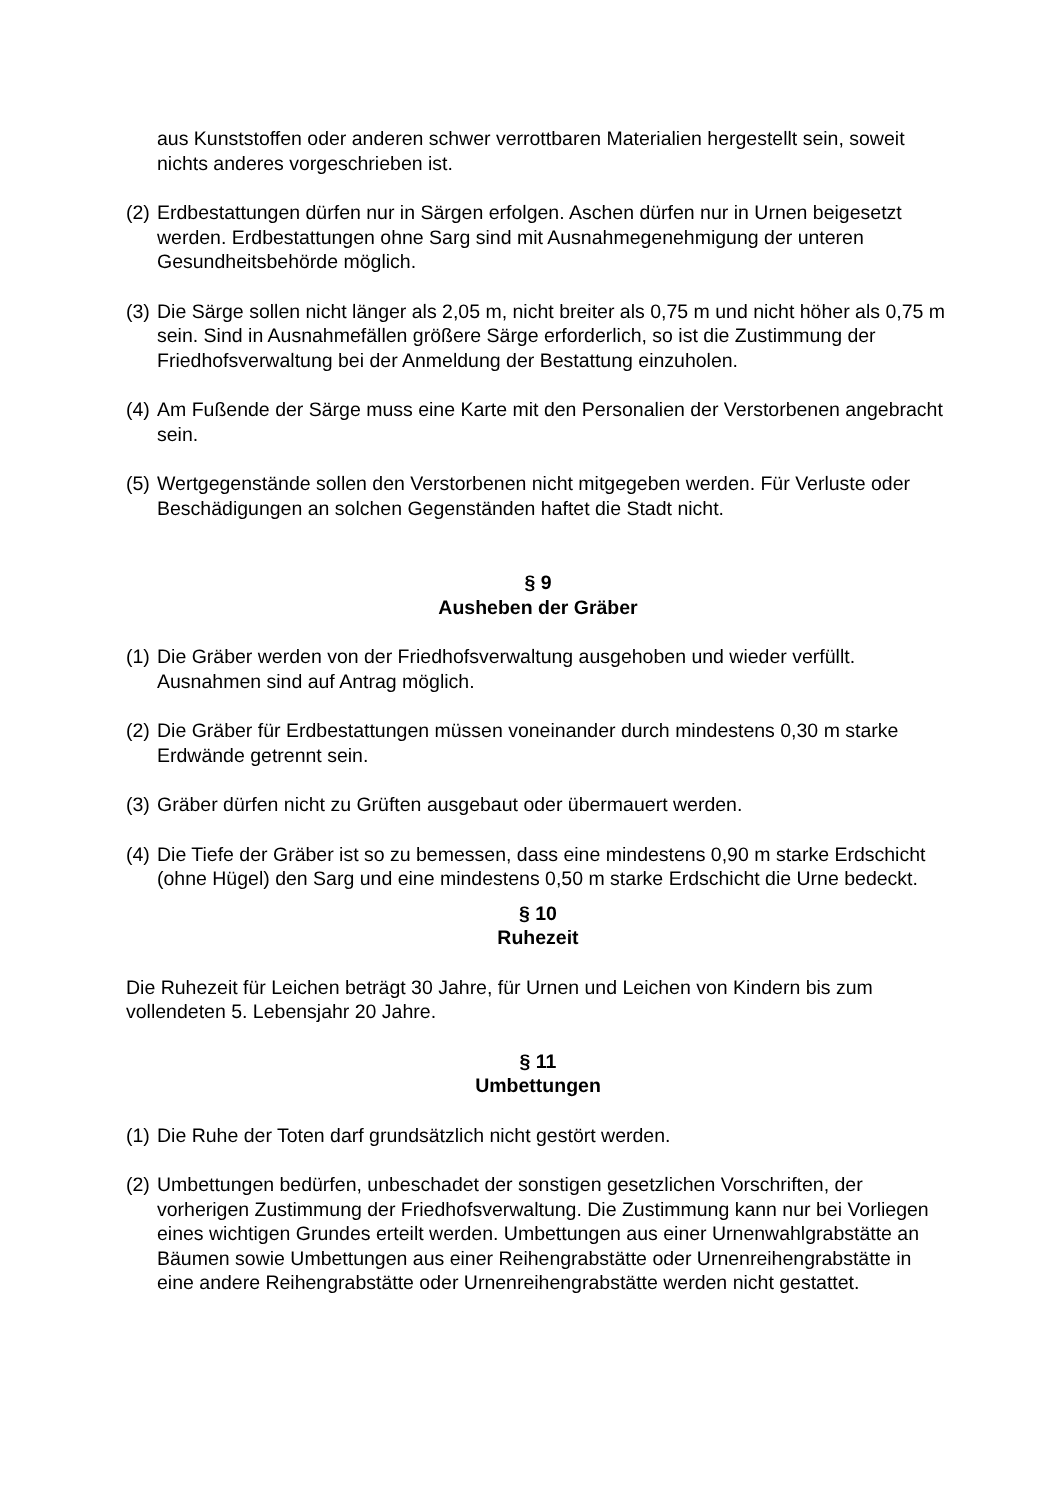aus Kunststoffen oder anderen schwer verrottbaren Materialien hergestellt sein, soweit nichts anderes vorgeschrieben ist.
(2) Erdbestattungen dürfen nur in Särgen erfolgen. Aschen dürfen nur in Urnen beigesetzt werden. Erdbestattungen ohne Sarg sind mit Ausnahmegenehmigung der unteren Gesundheitsbehörde möglich.
(3) Die Särge sollen nicht länger als 2,05 m, nicht breiter als 0,75 m und nicht höher als 0,75 m sein. Sind in Ausnahmefällen größere Särge erforderlich, so ist die Zustimmung der Friedhofsverwaltung bei der Anmeldung der Bestattung einzuholen.
(4) Am Fußende der Särge muss eine Karte mit den Personalien der Verstorbenen angebracht sein.
(5) Wertgegenstände sollen den Verstorbenen nicht mitgegeben werden. Für Verluste oder Beschädigungen an solchen Gegenständen haftet die Stadt nicht.
§ 9
Ausheben der Gräber
(1) Die Gräber werden von der Friedhofsverwaltung ausgehoben und wieder verfüllt. Ausnahmen sind auf Antrag möglich.
(2) Die Gräber für Erdbestattungen müssen voneinander durch mindestens 0,30 m starke Erdwände getrennt sein.
(3) Gräber dürfen nicht zu Grüften ausgebaut oder übermauert werden.
(4) Die Tiefe der Gräber ist so zu bemessen, dass eine mindestens 0,90 m starke Erdschicht (ohne Hügel) den Sarg und eine mindestens 0,50 m starke Erdschicht die Urne bedeckt.
§ 10
Ruhezeit
Die Ruhezeit für Leichen beträgt 30 Jahre, für Urnen und Leichen von Kindern bis zum vollendeten 5. Lebensjahr 20 Jahre.
§ 11
Umbettungen
(1) Die Ruhe der Toten darf grundsätzlich nicht gestört werden.
(2) Umbettungen bedürfen, unbeschadet der sonstigen gesetzlichen Vorschriften, der vorherigen Zustimmung der Friedhofsverwaltung. Die Zustimmung kann nur bei Vorliegen eines wichtigen Grundes erteilt werden. Umbettungen aus einer Urnenwahlgrabstätte an Bäumen sowie Umbettungen aus einer Reihengrabstätte oder Urnenreihengrabstätte in eine andere Reihengrabstätte oder Urnenreihengrabstätte werden nicht gestattet.